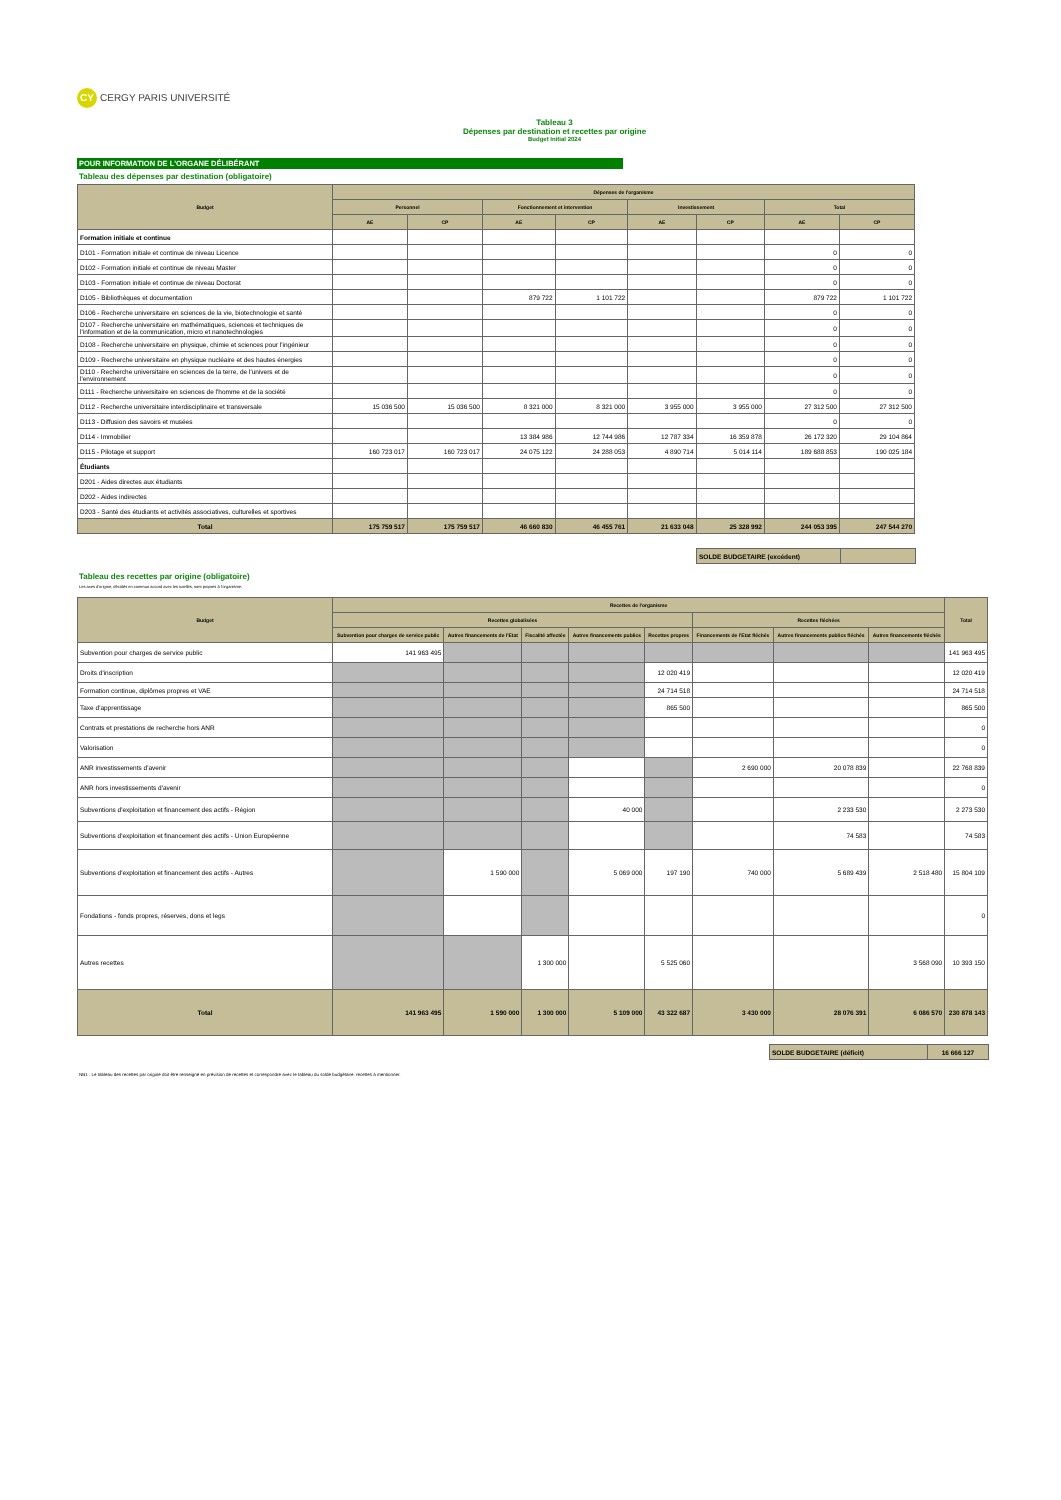CY CERGY PARIS UNIVERSITÉ
Tableau 3
Dépenses par destination et recettes par origine
Budget Initial 2024
POUR INFORMATION DE L'ORGANE DÉLIBÉRANT
Tableau des dépenses par destination (obligatoire)
| Budget | Dépenses de l'organisme | | | | | | | |
| --- | --- | --- | --- | --- | --- | --- | --- | --- |
| | Personnel | | Fonctionnement et intervention | | Investissement | | Total | |
| | AE | CP | AE | CP | AE | CP | AE | CP |
| Formation initiale et continue | | | | | | | | |
| D101 - Formation initiale et continue de niveau Licence | | | | | | | 0 | 0 |
| D102 - Formation initiale et continue de niveau Master | | | | | | | 0 | 0 |
| D103 - Formation initiale et continue de niveau Doctorat | | | | | | | 0 | 0 |
| D105 - Bibliothèques et documentation | | | 879 722 | 1 101 722 | | | 879 722 | 1 101 722 |
| D106 - Recherche universitaire en sciences de la vie, biotechnologie et santé | | | | | | | 0 | 0 |
| D107 - Recherche universitaire en mathématiques, sciences et techniques de l'information et de la communication, micro et nanotechnologies | | | | | | | 0 | 0 |
| D108 - Recherche universitaire en physique, chimie et sciences pour l'ingénieur | | | | | | | 0 | 0 |
| D109 - Recherche universitaire en physique nucléaire et des hautes énergies | | | | | | | 0 | 0 |
| D110 - Recherche universitaire en sciences de la terre, de l'univers et de l'environnement | | | | | | | 0 | 0 |
| D111 - Recherche universitaire en sciences de l'homme et de la société | | | | | | | 0 | 0 |
| D112 - Recherche universitaire interdisciplinaire et transversale | 15 036 500 | 15 036 500 | 8 321 000 | 8 321 000 | 3 955 000 | 3 955 000 | 27 312 500 | 27 312 500 |
| D113 - Diffusion des savoirs et musées | | | | | | | 0 | 0 |
| D114 - Immobilier | | | 13 384 986 | 12 744 986 | 12 787 334 | 16 359 878 | 26 172 320 | 29 104 864 |
| D115 - Pilotage et support | 160 723 017 | 160 723 017 | 24 075 122 | 24 288 053 | 4 890 714 | 5 014 114 | 189 688 853 | 190 025 184 |
| Étudiants | | | | | | | | |
| D201 - Aides directes aux étudiants | | | | | | | | |
| D202 - Aides indirectes | | | | | | | | |
| D203 - Santé des étudiants et activités associatives, culturelles et sportives | | | | | | | | |
| Total | 175 759 517 | 175 759 517 | 46 660 830 | 46 455 761 | 21 633 048 | 25 328 992 | 244 053 395 | 247 544 270 |
| SOLDE BUDGETAIRE (excédent) | |
Tableau des recettes par origine (obligatoire)
Les axes d'origine, décidés en commun accord avec les tutelles, sont propres à l'organisme.
| Budget | Recettes de l'organisme | | | | | | | | Total |
| --- | --- | --- | --- | --- | --- | --- | --- | --- | --- |
| | Recettes globalisées | | | | | Recettes fléchées | | | |
| | Subvention pour charges de service public | Autres financements de l'Etat | Fiscalité affectée | Autres financements publics | Recettes propres | Financements de l'Etat fléchés | Autres financements publics fléchés | Autres financements fléchés | |
| Subvention pour charges de service public | 141 963 495 | | | | | | | | 141 963 495 |
| Droits d'inscription | | | | | 12 020 419 | | | | 12 020 419 |
| Formation continue, diplômes propres et VAE | | | | | 24 714 518 | | | | 24 714 518 |
| Taxe d'apprentissage | | | | | 865 500 | | | | 865 500 |
| Contrats et prestations de recherche hors ANR | | | | | | | | | 0 |
| Valorisation | | | | | | | | | 0 |
| ANR investissements d'avenir | | | | | | 2 690 000 | 20 078 839 | | 22 768 839 |
| ANR hors investissements d'avenir | | | | | | | | | 0 |
| Subventions d'exploitation et financement des actifs - Région | | | | 40 000 | | | 2 233 530 | | 2 273 530 |
| Subventions d'exploitation et financement des actifs - Union Européenne | | | | | | | 74 583 | | 74 583 |
| Subventions d'exploitation et financement des actifs - Autres | | 1 590 000 | | 5 069 000 | 197 190 | 740 000 | 5 689 439 | 2 518 480 | 15 804 109 |
| Fondations - fonds propres, réserves, dons et legs | | | | | | | | | 0 |
| Autres recettes | | | 1 300 000 | | 5 525 060 | | | 3 568 090 | 10 393 150 |
| Total | 141 963 495 | 1 590 000 | 1 300 000 | 5 109 000 | 43 322 687 | 3 430 000 | 28 076 391 | 6 086 570 | 230 878 143 |
| SOLDE BUDGETAIRE (déficit) | 16 666 127 |
NB1 : Le tableau des recettes par origine doit être renseigné en prévision de recettes et correspondre avec le tableau du solde budgétaire. recettes à mentionner.